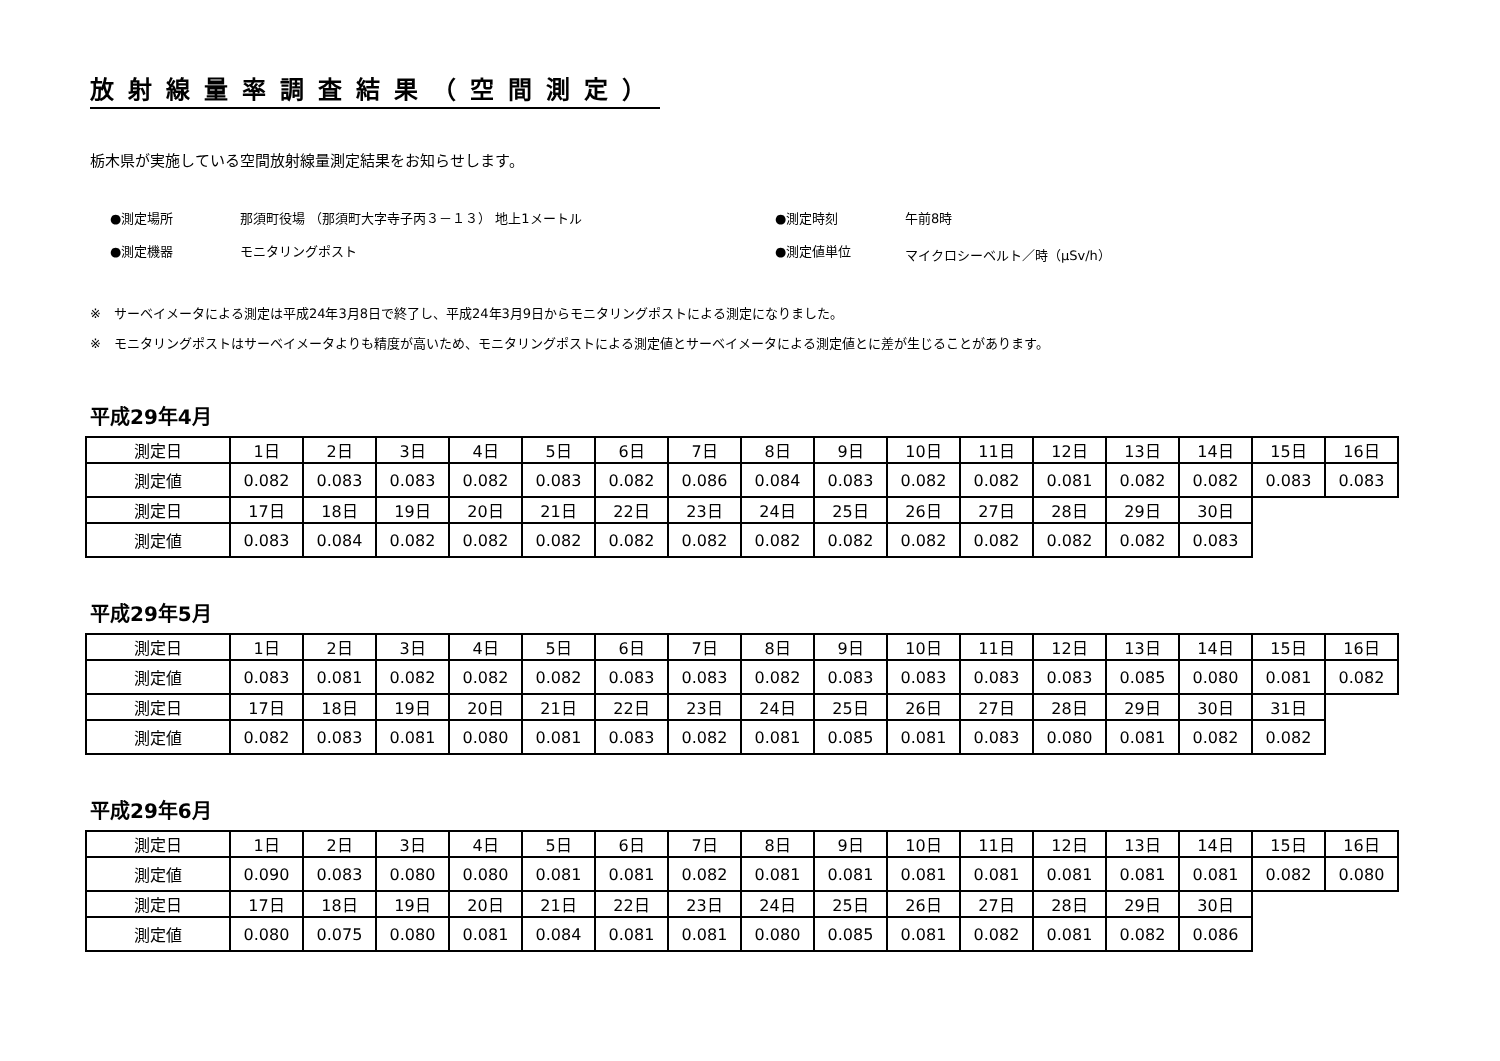放射線量率調査結果（空間測定）
栃木県が実施している空間放射線量測定結果をお知らせします。
●測定場所
那須町役場 （那須町大字寺子丙３－１３） 地上1メートル
●測定時刻
午前8時
●測定機器
モニタリングポスト
●測定値単位
マイクロシーベルト／時（μSv/h）
※　サーベイメータによる測定は平成24年3月8日で終了し、平成24年3月9日からモニタリングポストによる測定になりました。
※　モニタリングポストはサーベイメータよりも精度が高いため、モニタリングポストによる測定値とサーベイメータによる測定値とに差が生じることがあります。
平成29年4月
| 測定日 | 1日 | 2日 | 3日 | 4日 | 5日 | 6日 | 7日 | 8日 | 9日 | 10日 | 11日 | 12日 | 13日 | 14日 | 15日 | 16日 |
| 測定値 | 0.082 | 0.083 | 0.083 | 0.082 | 0.083 | 0.082 | 0.086 | 0.084 | 0.083 | 0.082 | 0.082 | 0.081 | 0.082 | 0.082 | 0.083 | 0.083 |
| 測定日 | 17日 | 18日 | 19日 | 20日 | 21日 | 22日 | 23日 | 24日 | 25日 | 26日 | 27日 | 28日 | 29日 | 30日 | | |
| 測定値 | 0.083 | 0.084 | 0.082 | 0.082 | 0.082 | 0.082 | 0.082 | 0.082 | 0.082 | 0.082 | 0.082 | 0.082 | 0.082 | 0.083 | | |
平成29年5月
| 測定日 | 1日 | 2日 | 3日 | 4日 | 5日 | 6日 | 7日 | 8日 | 9日 | 10日 | 11日 | 12日 | 13日 | 14日 | 15日 | 16日 |
| 測定値 | 0.083 | 0.081 | 0.082 | 0.082 | 0.082 | 0.083 | 0.083 | 0.082 | 0.083 | 0.083 | 0.083 | 0.083 | 0.085 | 0.080 | 0.081 | 0.082 |
| 測定日 | 17日 | 18日 | 19日 | 20日 | 21日 | 22日 | 23日 | 24日 | 25日 | 26日 | 27日 | 28日 | 29日 | 30日 | 31日 | |
| 測定値 | 0.082 | 0.083 | 0.081 | 0.080 | 0.081 | 0.083 | 0.082 | 0.081 | 0.085 | 0.081 | 0.083 | 0.080 | 0.081 | 0.082 | 0.082 | |
平成29年6月
| 測定日 | 1日 | 2日 | 3日 | 4日 | 5日 | 6日 | 7日 | 8日 | 9日 | 10日 | 11日 | 12日 | 13日 | 14日 | 15日 | 16日 |
| 測定値 | 0.090 | 0.083 | 0.080 | 0.080 | 0.081 | 0.081 | 0.082 | 0.081 | 0.081 | 0.081 | 0.081 | 0.081 | 0.081 | 0.081 | 0.082 | 0.080 |
| 測定日 | 17日 | 18日 | 19日 | 20日 | 21日 | 22日 | 23日 | 24日 | 25日 | 26日 | 27日 | 28日 | 29日 | 30日 | | |
| 測定値 | 0.080 | 0.075 | 0.080 | 0.081 | 0.084 | 0.081 | 0.081 | 0.080 | 0.085 | 0.081 | 0.082 | 0.081 | 0.082 | 0.086 | | |